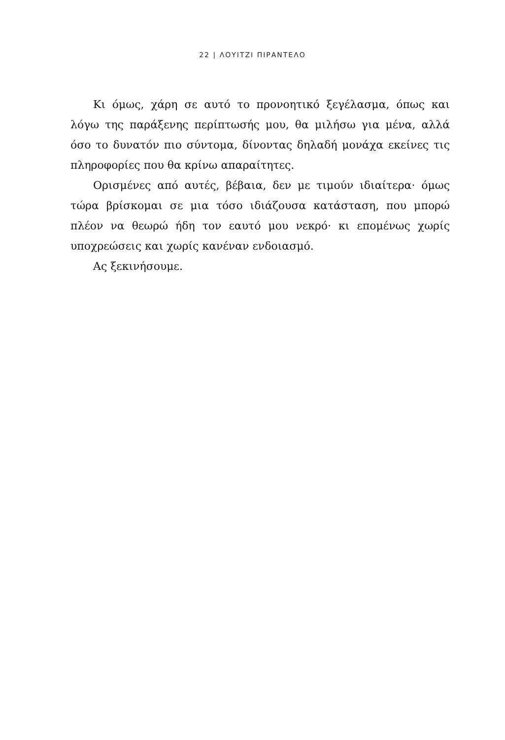22 | ΛΟΥΙΤΖΙ ΠΙΡΑΝΤΕΛΟ
Κι όμως, χάρη σε αυτό το προνοητικό ξεγέλασμα, όπως και λόγω της παράξενης περίπτωσής μου, θα μιλήσω για μένα, αλλά όσο το δυνατόν πιο σύντομα, δίνοντας δηλαδή μονάχα εκείνες τις πληροφορίες που θα κρίνω απαραίτητες.
Ορισμένες από αυτές, βέβαια, δεν με τιμούν ιδιαίτερα· όμως τώρα βρίσκομαι σε μια τόσο ιδιάζουσα κατάσταση, που μπορώ πλέον να θεωρώ ήδη τον εαυτό μου νεκρό· κι επομένως χωρίς υποχρεώσεις και χωρίς κανέναν ενδοιασμό.
Ας ξεκινήσουμε.